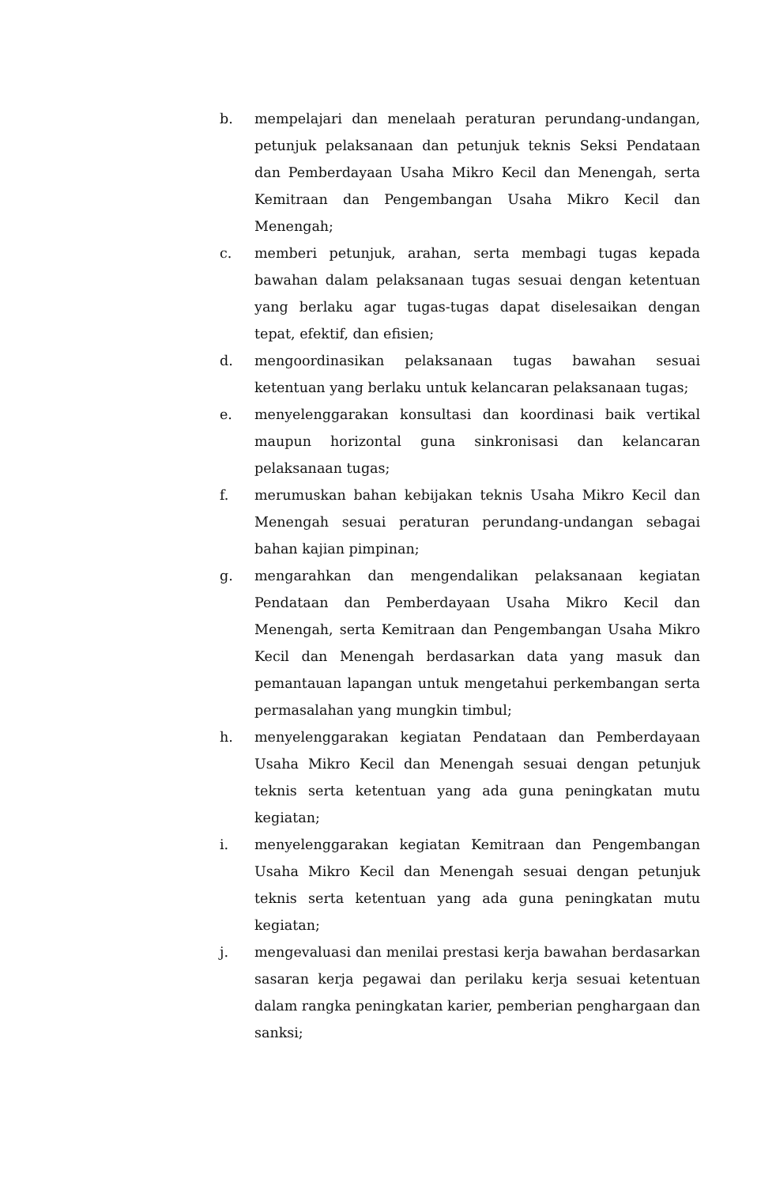b. mempelajari dan menelaah peraturan perundang-undangan, petunjuk pelaksanaan dan petunjuk teknis Seksi Pendataan dan Pemberdayaan Usaha Mikro Kecil dan Menengah, serta Kemitraan dan Pengembangan Usaha Mikro Kecil dan Menengah;
c. memberi petunjuk, arahan, serta membagi tugas kepada bawahan dalam pelaksanaan tugas sesuai dengan ketentuan yang berlaku agar tugas-tugas dapat diselesaikan dengan tepat, efektif, dan efisien;
d. mengoordinasikan pelaksanaan tugas bawahan sesuai ketentuan yang berlaku untuk kelancaran pelaksanaan tugas;
e. menyelenggarakan konsultasi dan koordinasi baik vertikal maupun horizontal guna sinkronisasi dan kelancaran pelaksanaan tugas;
f. merumuskan bahan kebijakan teknis Usaha Mikro Kecil dan Menengah sesuai peraturan perundang-undangan sebagai bahan kajian pimpinan;
g. mengarahkan dan mengendalikan pelaksanaan kegiatan Pendataan dan Pemberdayaan Usaha Mikro Kecil dan Menengah, serta Kemitraan dan Pengembangan Usaha Mikro Kecil dan Menengah berdasarkan data yang masuk dan pemantauan lapangan untuk mengetahui perkembangan serta permasalahan yang mungkin timbul;
h. menyelenggarakan kegiatan Pendataan dan Pemberdayaan Usaha Mikro Kecil dan Menengah sesuai dengan petunjuk teknis serta ketentuan yang ada guna peningkatan mutu kegiatan;
i. menyelenggarakan kegiatan Kemitraan dan Pengembangan Usaha Mikro Kecil dan Menengah sesuai dengan petunjuk teknis serta ketentuan yang ada guna peningkatan mutu kegiatan;
j. mengevaluasi dan menilai prestasi kerja bawahan berdasarkan sasaran kerja pegawai dan perilaku kerja sesuai ketentuan dalam rangka peningkatan karier, pemberian penghargaan dan sanksi;